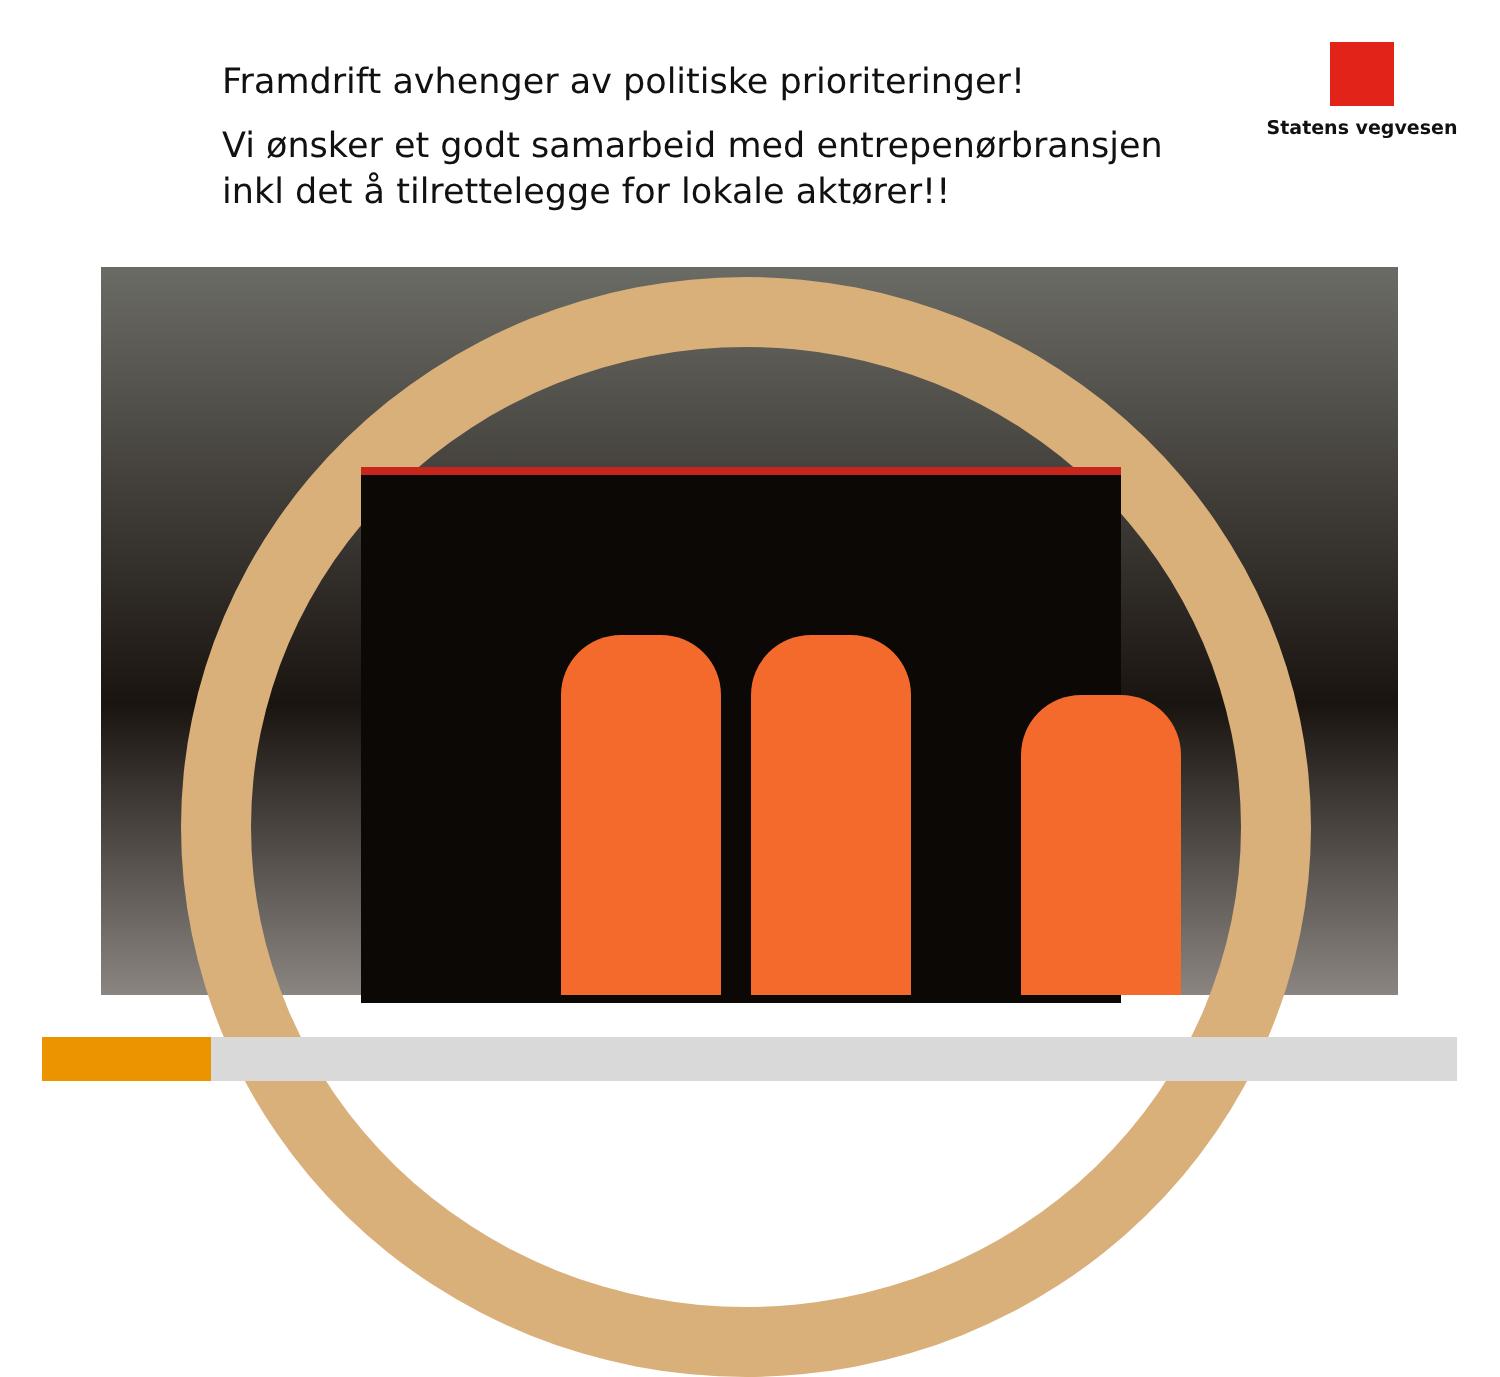Framdrift avhenger av politiske prioriteringer!
Vi ønsker et godt samarbeid med entrepenørbransjen inkl det å tilrettelegge for lokale aktører!!
Statens vegvesen